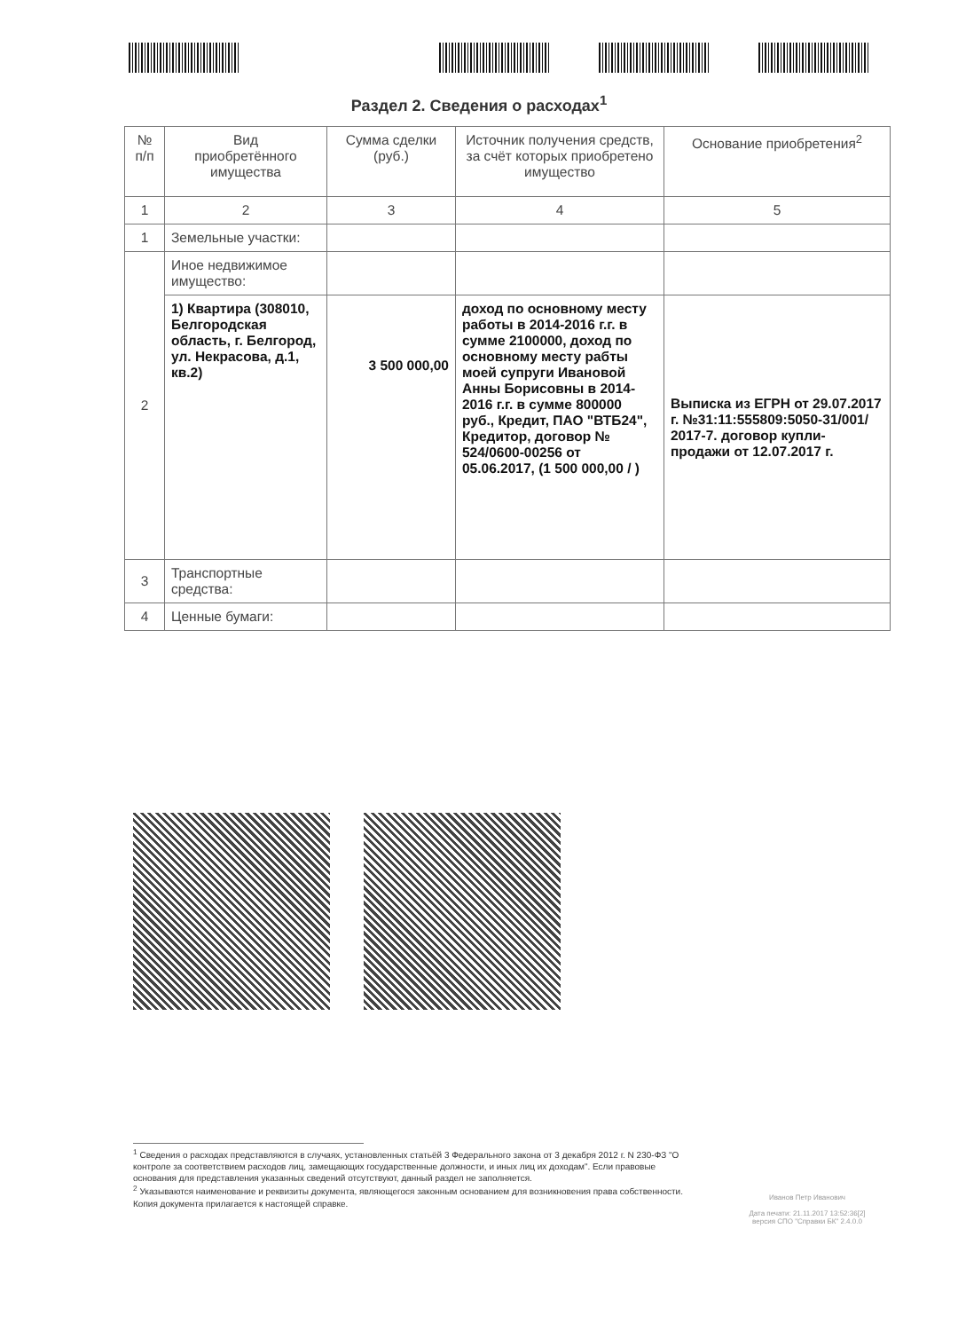Раздел 2. Сведения о расходах<sup>1</sup>
| № п/п | Вид приобретённого имущества | Сумма сделки (руб.) | Источник получения средств, за счёт которых приобретено имущество | Основание приобретения<sup>2</sup> |
| --- | --- | --- | --- | --- |
| 1 | 2 | 3 | 4 | 5 |
| 1 | Земельные участки: | | | |
| 2 | Иное недвижимое имущество: | | | |
| | 1) Квартира (308010, Белгородская область, г. Белгород, ул. Некрасова, д.1, кв.2) | 3 500 000,00 | доход по основному месту работы в 2014-2016 г.г. в сумме 2100000, доход по основному месту рабты моей супруги Ивановой Анны Борисовны в 2014-2016 г.г. в сумме 800000 руб., Кредит, ПАО "ВТБ24", Кредитор, договор № 524/0600-00256 от 05.06.2017, (1 500 000,00 / ) | Выписка из ЕГРН от 29.07.2017 г. №31:11:555809:5050-31/001/ 2017-7. договор купли-продажи от 12.07.2017 г. |
| 3 | Транспортные средства: | | | |
| 4 | Ценные бумаги: | | | |
<sup>1</sup> Сведения о расходах представляются в случаях, установленных статьёй 3 Федерального закона от 3 декабря 2012 г. N 230-ФЗ "О контроле за соответствием расходов лиц, замещающих государственные должности, и иных лиц их доходам". Если правовые основания для представления указанных сведений отсутствуют, данный раздел не заполняется.
<sup>2</sup> Указываются наименование и реквизиты документа, являющегося законным основанием для возникновения права собственности. Копия документа прилагается к настоящей справке.
Иванов Петр Иванович
Дата печати: 21.11.2017 13:52:36[2]
версия СПО "Справки БК" 2.4.0.0